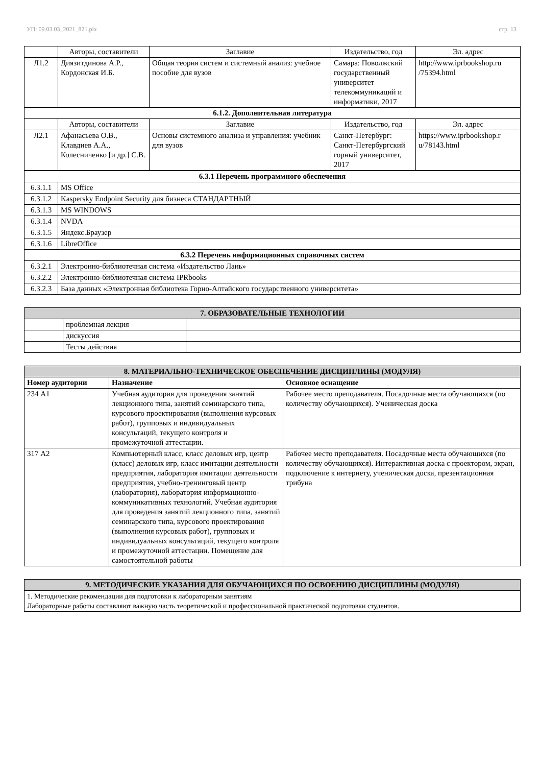УП: 09.03.03_2021_821.plx стр. 13
| | Авторы, составители | Заглавие | Издательство, год | Эл. адрес |
| Л1.2 | Диязитдинова А.Р., Кордонская И.Б. | Общая теория систем и системный анализ: учебное пособие для вузов | Самара: Поволжский государственный университет телекоммуникаций и информатики, 2017 | http://www.iprbookshop.ru /75394.html |
| 6.1.2. Дополнительная литература | | | | |
| | Авторы, составители | Заглавие | Издательство, год | Эл. адрес |
| Л2.1 | Афанасьева О.В., Клавдиев А.А., Колесниченко [и др.] С.В. | Основы системного анализа и управления: учебник для вузов | Санкт-Петербург: Санкт-Петербургский горный университет, 2017 | https://www.iprbookshop.r u/78143.html |
| 6.3.1 Перечень программного обеспечения | |
| 6.3.1.1 | MS Office |
| 6.3.1.2 | Kaspersky Endpoint Security для бизнеса СТАНДАРТНЫЙ |
| 6.3.1.3 | MS WINDOWS |
| 6.3.1.4 | NVDA |
| 6.3.1.5 | Яндекс.Браузер |
| 6.3.1.6 | LibreOffice |
| 6.3.2 Перечень информационных справочных систем | |
| 6.3.2.1 | Электронно-библиотечная система «Издательство Лань» |
| 6.3.2.2 | Электронно-библиотечная система IPRbooks |
| 6.3.2.3 | База данных «Электронная библиотека Горно-Алтайского государственного университета» |
| 7. ОБРАЗОВАТЕЛЬНЫЕ ТЕХНОЛОГИИ | | |
| | проблемная лекция | |
| | дискуссия | |
| | Тесты действия | |
| 8. МАТЕРИАЛЬНО-ТЕХНИЧЕСКОЕ ОБЕСПЕЧЕНИЕ ДИСЦИПЛИНЫ (МОДУЛЯ) | | |
| Номер аудитории | Назначение | Основное оснащение |
| 234 А1 | Учебная аудитория для проведения занятий лекционного типа, занятий семинарского типа, курсового проектирования (выполнения курсовых работ), групповых и индивидуальных консультаций, текущего контроля и промежуточной аттестации. | Рабочее место преподавателя. Посадочные места обучающихся (по количеству обучающихся). Ученическая доска |
| 317 А2 | Компьютерный класс, класс деловых игр, центр (класс) деловых игр, класс имитации деятельности предприятия, лаборатория имитации деятельности предприятия, учебно-тренинговый центр (лаборатория), лаборатория информационно-коммуникативных технологий. Учебная аудитория для проведения занятий лекционного типа, занятий семинарского типа, курсового проектирования (выполнения курсовых работ), групповых и индивидуальных консультаций, текущего контроля и промежуточной аттестации. Помещение для самостоятельной работы | Рабочее место преподавателя. Посадочные места обучающихся (по количеству обучающихся). Интерактивная доска с проектором, экран, подключение к интернету, ученическая доска, презентационная трибуна |
| 9. МЕТОДИЧЕСКИЕ УКАЗАНИЯ ДЛЯ ОБУЧАЮЩИХСЯ ПО ОСВОЕНИЮ ДИСЦИПЛИНЫ (МОДУЛЯ) |
| 1. Методические рекомендации для подготовки к лабораторным занятиям Лабораторные работы составляют важную часть теоретической и профессиональной практической подготовки студентов. |